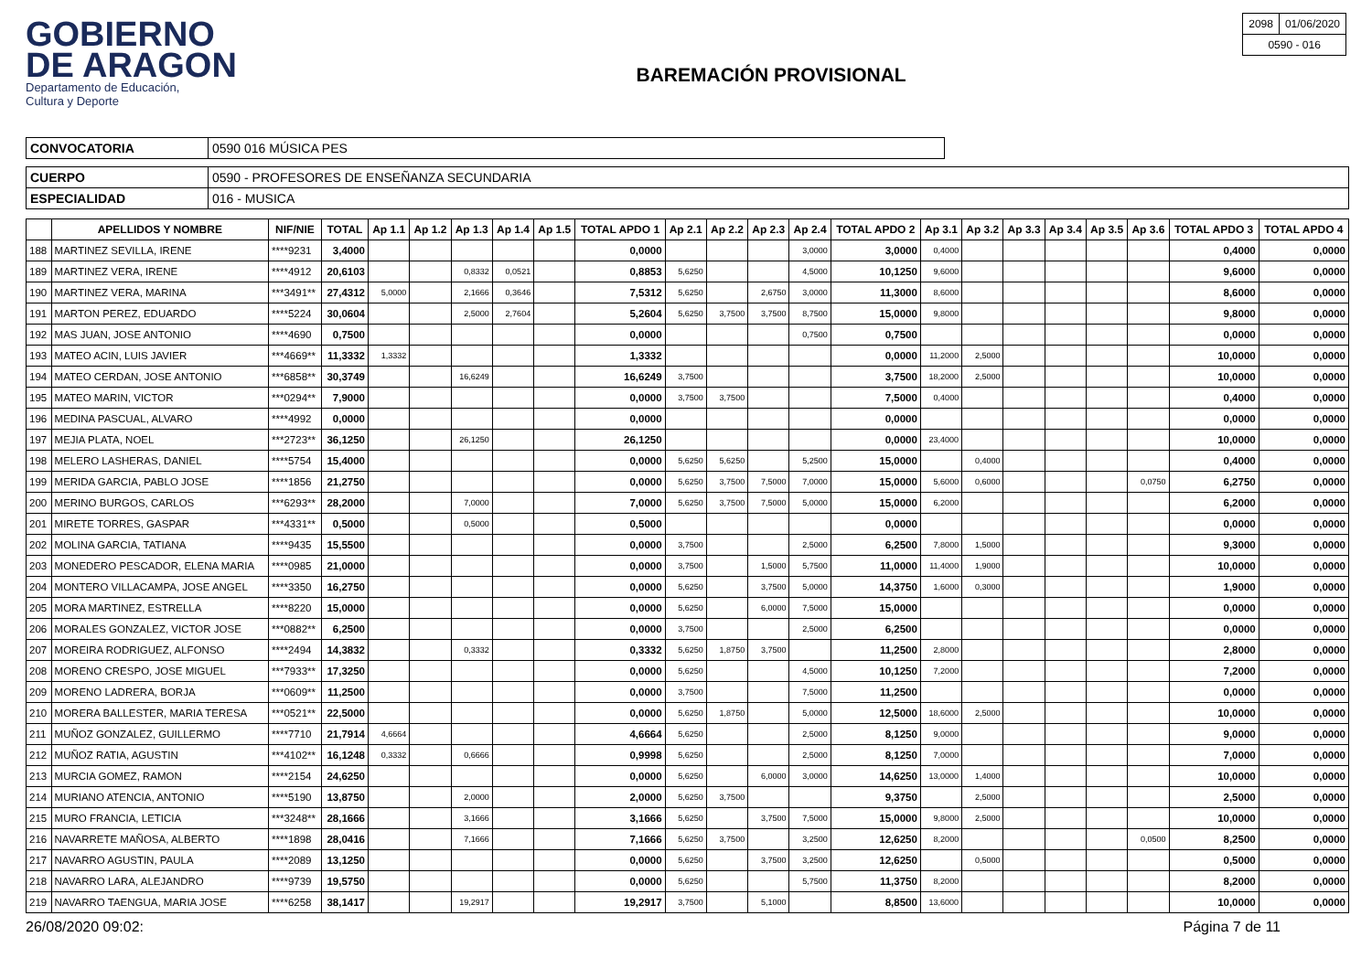GOBIERNO
DE ARAGON
Departamento de Educación,
Cultura y Deporte
BAREMACIÓN PROVISIONAL
| 2098 | 01/06/2020 |
| 0590 - 016 | |
| CONVOCATORIA | 0590 016 MÚSICA PES |
| CUERPO | 0590 - PROFESORES DE ENSEÑANZA SECUNDARIA |
| ESPECIALIDAD | 016 - MUSICA |
| | APELLIDOS Y NOMBRE | NIF/NIE | TOTAL | Ap 1.1 | Ap 1.2 | Ap 1.3 | Ap 1.4 | Ap 1.5 | TOTAL APDO 1 | Ap 2.1 | Ap 2.2 | Ap 2.3 | Ap 2.4 | TOTAL APDO 2 | Ap 3.1 | Ap 3.2 | Ap 3.3 | Ap 3.4 | Ap 3.5 | Ap 3.6 | TOTAL APDO 3 | TOTAL APDO 4 |
| --- | --- | --- | --- | --- | --- | --- | --- | --- | --- | --- | --- | --- | --- | --- | --- | --- | --- | --- | --- | --- | --- | --- |
| 188 | MARTINEZ SEVILLA, IRENE | ****9231 | 3,4000 | | | | | | 0,0000 | | | | 3,0000 | 3,0000 | 0,4000 | | | | | | 0,4000 | 0,0000 |
| 189 | MARTINEZ VERA, IRENE | ****4912 | 20,6103 | | | 0,8332 | 0,0521 | | 0,8853 | 5,6250 | | | 4,5000 | 10,1250 | 9,6000 | | | | | | 9,6000 | 0,0000 |
| 190 | MARTINEZ VERA, MARINA | ***3491** | 27,4312 | 5,0000 | | 2,1666 | 0,3646 | | 7,5312 | 5,6250 | | 2,6750 | 3,0000 | 11,3000 | 8,6000 | | | | | | 8,6000 | 0,0000 |
| 191 | MARTON PEREZ, EDUARDO | ****5224 | 30,0604 | | | 2,5000 | 2,7604 | | 5,2604 | 5,6250 | 3,7500 | 3,7500 | 8,7500 | 15,0000 | 9,8000 | | | | | | 9,8000 | 0,0000 |
| 192 | MAS JUAN, JOSE ANTONIO | ****4690 | 0,7500 | | | | | | 0,0000 | | | | 0,7500 | 0,7500 | | | | | | | 0,0000 | 0,0000 |
| 193 | MATEO ACIN, LUIS JAVIER | ***4669** | 11,3332 | 1,3332 | | | | | 1,3332 | | | | | 0,0000 | 11,2000 | 2,5000 | | | | | 10,0000 | 0,0000 |
| 194 | MATEO CERDAN, JOSE ANTONIO | ***6858** | 30,3749 | | | 16,6249 | | | 16,6249 | 3,7500 | | | | 3,7500 | 18,2000 | 2,5000 | | | | | 10,0000 | 0,0000 |
| 195 | MATEO MARIN, VICTOR | ***0294** | 7,9000 | | | | | | 0,0000 | 3,7500 | 3,7500 | | | 7,5000 | 0,4000 | | | | | | 0,4000 | 0,0000 |
| 196 | MEDINA PASCUAL, ALVARO | ****4992 | 0,0000 | | | | | | 0,0000 | | | | | 0,0000 | | | | | | | 0,0000 | 0,0000 |
| 197 | MEJIA PLATA, NOEL | ***2723** | 36,1250 | | | 26,1250 | | | 26,1250 | | | | | 0,0000 | 23,4000 | | | | | | 10,0000 | 0,0000 |
| 198 | MELERO LASHERAS, DANIEL | ****5754 | 15,4000 | | | | | | 0,0000 | 5,6250 | 5,6250 | | 5,2500 | 15,0000 | | 0,4000 | | | | | 0,4000 | 0,0000 |
| 199 | MERIDA GARCIA, PABLO JOSE | ****1856 | 21,2750 | | | | | | 0,0000 | 5,6250 | 3,7500 | 7,5000 | 7,0000 | 15,0000 | 5,6000 | 0,6000 | | | | 0,0750 | 6,2750 | 0,0000 |
| 200 | MERINO BURGOS, CARLOS | ***6293** | 28,2000 | | | 7,0000 | | | 7,0000 | 5,6250 | 3,7500 | 7,5000 | 5,0000 | 15,0000 | 6,2000 | | | | | | 6,2000 | 0,0000 |
| 201 | MIRETE TORRES, GASPAR | ***4331** | 0,5000 | | | 0,5000 | | | 0,5000 | | | | | 0,0000 | | | | | | | 0,0000 | 0,0000 |
| 202 | MOLINA GARCIA, TATIANA | ****9435 | 15,5500 | | | | | | 0,0000 | 3,7500 | | | 2,5000 | 6,2500 | 7,8000 | 1,5000 | | | | | 9,3000 | 0,0000 |
| 203 | MONEDERO PESCADOR, ELENA MARIA | ****0985 | 21,0000 | | | | | | 0,0000 | 3,7500 | | 1,5000 | 5,7500 | 11,0000 | 11,4000 | 1,9000 | | | | | 10,0000 | 0,0000 |
| 204 | MONTERO VILLACAMPA, JOSE ANGEL | ****3350 | 16,2750 | | | | | | 0,0000 | 5,6250 | | 3,7500 | 5,0000 | 14,3750 | 1,6000 | 0,3000 | | | | | 1,9000 | 0,0000 |
| 205 | MORA MARTINEZ, ESTRELLA | ****8220 | 15,0000 | | | | | | 0,0000 | 5,6250 | | 6,0000 | 7,5000 | 15,0000 | | | | | | | 0,0000 | 0,0000 |
| 206 | MORALES GONZALEZ, VICTOR JOSE | ***0882** | 6,2500 | | | | | | 0,0000 | 3,7500 | | | 2,5000 | 6,2500 | | | | | | | 0,0000 | 0,0000 |
| 207 | MOREIRA RODRIGUEZ, ALFONSO | ****2494 | 14,3832 | | | 0,3332 | | | 0,3332 | 5,6250 | 1,8750 | 3,7500 | | 11,2500 | 2,8000 | | | | | | 2,8000 | 0,0000 |
| 208 | MORENO CRESPO, JOSE MIGUEL | ***7933** | 17,3250 | | | | | | 0,0000 | 5,6250 | | | 4,5000 | 10,1250 | 7,2000 | | | | | | 7,2000 | 0,0000 |
| 209 | MORENO LADRERA, BORJA | ***0609** | 11,2500 | | | | | | 0,0000 | 3,7500 | | | 7,5000 | 11,2500 | | | | | | | 0,0000 | 0,0000 |
| 210 | MORERA BALLESTER, MARIA TERESA | ***0521** | 22,5000 | | | | | | 0,0000 | 5,6250 | 1,8750 | | 5,0000 | 12,5000 | 18,6000 | 2,5000 | | | | | 10,0000 | 0,0000 |
| 211 | MUÑOZ GONZALEZ, GUILLERMO | ****7710 | 21,7914 | 4,6664 | | | | | 4,6664 | 5,6250 | | | 2,5000 | 8,1250 | 9,0000 | | | | | | 9,0000 | 0,0000 |
| 212 | MUÑOZ RATIA, AGUSTIN | ***4102** | 16,1248 | 0,3332 | | 0,6666 | | | 0,9998 | 5,6250 | | | 2,5000 | 8,1250 | 7,0000 | | | | | | 7,0000 | 0,0000 |
| 213 | MURCIA GOMEZ, RAMON | ****2154 | 24,6250 | | | | | | 0,0000 | 5,6250 | | 6,0000 | 3,0000 | 14,6250 | 13,0000 | 1,4000 | | | | | 10,0000 | 0,0000 |
| 214 | MURIANO ATENCIA, ANTONIO | ****5190 | 13,8750 | | | 2,0000 | | | 2,0000 | 5,6250 | 3,7500 | | | 9,3750 | | 2,5000 | | | | | 2,5000 | 0,0000 |
| 215 | MURO FRANCIA, LETICIA | ***3248** | 28,1666 | | | 3,1666 | | | 3,1666 | 5,6250 | | 3,7500 | 7,5000 | 15,0000 | 9,8000 | 2,5000 | | | | | 10,0000 | 0,0000 |
| 216 | NAVARRETE MAÑOSA, ALBERTO | ****1898 | 28,0416 | | | 7,1666 | | | 7,1666 | 5,6250 | 3,7500 | | 3,2500 | 12,6250 | 8,2000 | | | | | 0,0500 | 8,2500 | 0,0000 |
| 217 | NAVARRO AGUSTIN, PAULA | ****2089 | 13,1250 | | | | | | 0,0000 | 5,6250 | | 3,7500 | 3,2500 | 12,6250 | | 0,5000 | | | | | 0,5000 | 0,0000 |
| 218 | NAVARRO LARA, ALEJANDRO | ****9739 | 19,5750 | | | | | | 0,0000 | 5,6250 | | | 5,7500 | 11,3750 | 8,2000 | | | | | | 8,2000 | 0,0000 |
| 219 | NAVARRO TAENGUA, MARIA JOSE | ****6258 | 38,1417 | | | 19,2917 | | | 19,2917 | 3,7500 | | 5,1000 | | 8,8500 | 13,6000 | | | | | | 10,0000 | 0,0000 |
26/08/2020 09:02: Página 7 de 11